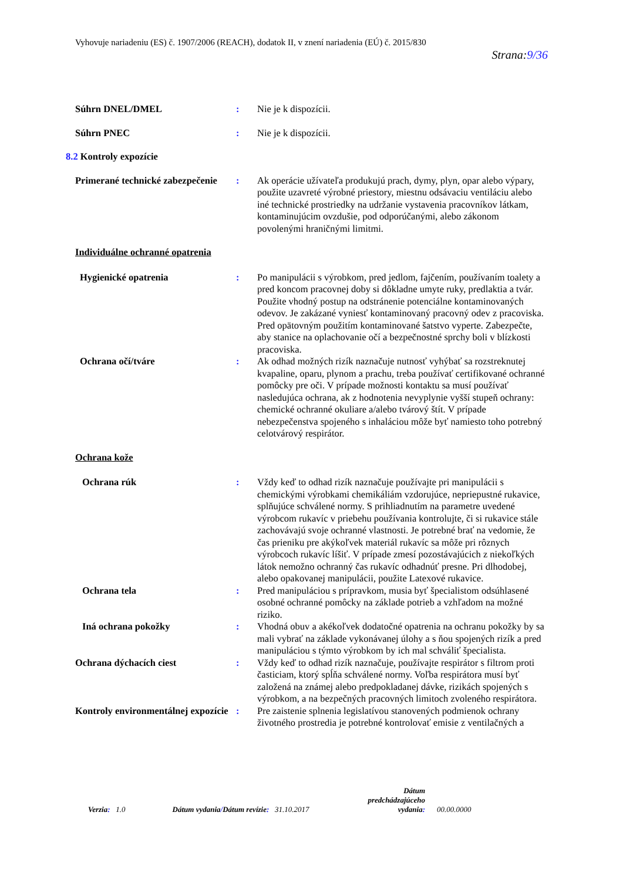Vyhovuje nariadeniu (ES) č. 1907/2006 (REACH), dodatok II, v znení nariadenia (EÚ) č. 2015/830
Strana:9/36
Súhrn DNEL/DMEL : Nie je k dispozícii.
Súhrn PNEC : Nie je k dispozícii.
8.2 Kontroly expozície
Primerané technické zabezpečenie
: Ak operácie užívateľa produkujú prach, dymy, plyn, opar alebo výpary, použite uzavreté výrobné priestory, miestnu odsávaciu ventiláciu alebo iné technické prostriedky na udržanie vystavenia pracovníkov látkam, kontaminujúcim ovzdušie, pod odporúčanými, alebo zákonom povolenými hraničnými limitmi.
Individuálne ochranné opatrenia
Hygienické opatrenia : Po manipulácii s výrobkom, pred jedlom, fajčením, používaním toalety a pred koncom pracovnej doby si dôkladne umyte ruky, predlaktia a tvár. Použite vhodný postup na odstránenie potenciálne kontaminovaných odevov. Je zakázané vyniesť kontaminovaný pracovný odev z pracoviska. Pred opätovným použitím kontaminované šatstvo vyperte. Zabezpečte, aby stanice na oplachovanie očí a bezpečnostné sprchy boli v blízkosti pracoviska.
Ochrana očí/tváre : Ak odhad možných rizík naznačuje nutnosť vyhýbať sa rozstreknutej kvapaline, oparu, plynom a prachu, treba používať certifikované ochranné pomôcky pre oči. V prípade možnosti kontaktu sa musí používať nasledujúca ochrana, ak z hodnotenia nevyplynie vyšší stupeň ochrany: chemické ochranné okuliare a/alebo tvárový štít. V prípade nebezpečenstva spojeného s inhaláciou môže byť namiesto toho potrebný celotvárový respirátor.
Ochrana kože
Ochrana rúk : Vždy keď to odhad rizík naznačuje používajte pri manipulácii s chemickými výrobkami chemikáliám vzdorujúce, nepriepustné rukavice, splňujúce schválené normy. S prihliadnutím na parametre uvedené výrobcom rukavíc v priebehu používania kontrolujte, či si rukavice stále zachovávajú svoje ochranné vlastnosti. Je potrebné brať na vedomie, že čas prieniku pre akýkoľvek materiál rukavíc sa môže pri rôznych výrobcoch rukavíc líšiť. V prípade zmesí pozostávajúcich z niekoľkých látok nemožno ochranný čas rukavíc odhadnúť presne. Pri dlhodobej, alebo opakovanej manipulácii, použite Latexové rukavice.
Ochrana tela : Pred manipuláciou s prípravkom, musia byť špecialistom odsúhlasené osobné ochranné pomôcky na základe potrieb a vzhľadom na možné riziko.
Iná ochrana pokožky : Vhodná obuv a akékoľvek dodatočné opatrenia na ochranu pokožky by sa mali vybrať na základe vykonávanej úlohy a s ňou spojených rizík a pred manipuláciou s týmto výrobkom by ich mal schváliť špecialista.
Ochrana dýchacích ciest : Vždy keď to odhad rizík naznačuje, používajte respirátor s filtrom proti časticiam, ktorý spĺňa schválené normy. Voľba respirátora musí byť založená na známej alebo predpokladanej dávke, rizikách spojených s výrobkom, a na bezpečných pracovných limitoch zvoleného respirátora.
Kontroly environmentálnej expozície
: Pre zaistenie splnenia legislatívou stanovených podmienok ochrany životného prostredia je potrebné kontrolovať emisie z ventilačných a
Verzia: 1.0 Dátum vydania/Dátum revízie: 31.10.2017 Dátum
predchádzajúceho
vydania: 00.00.0000